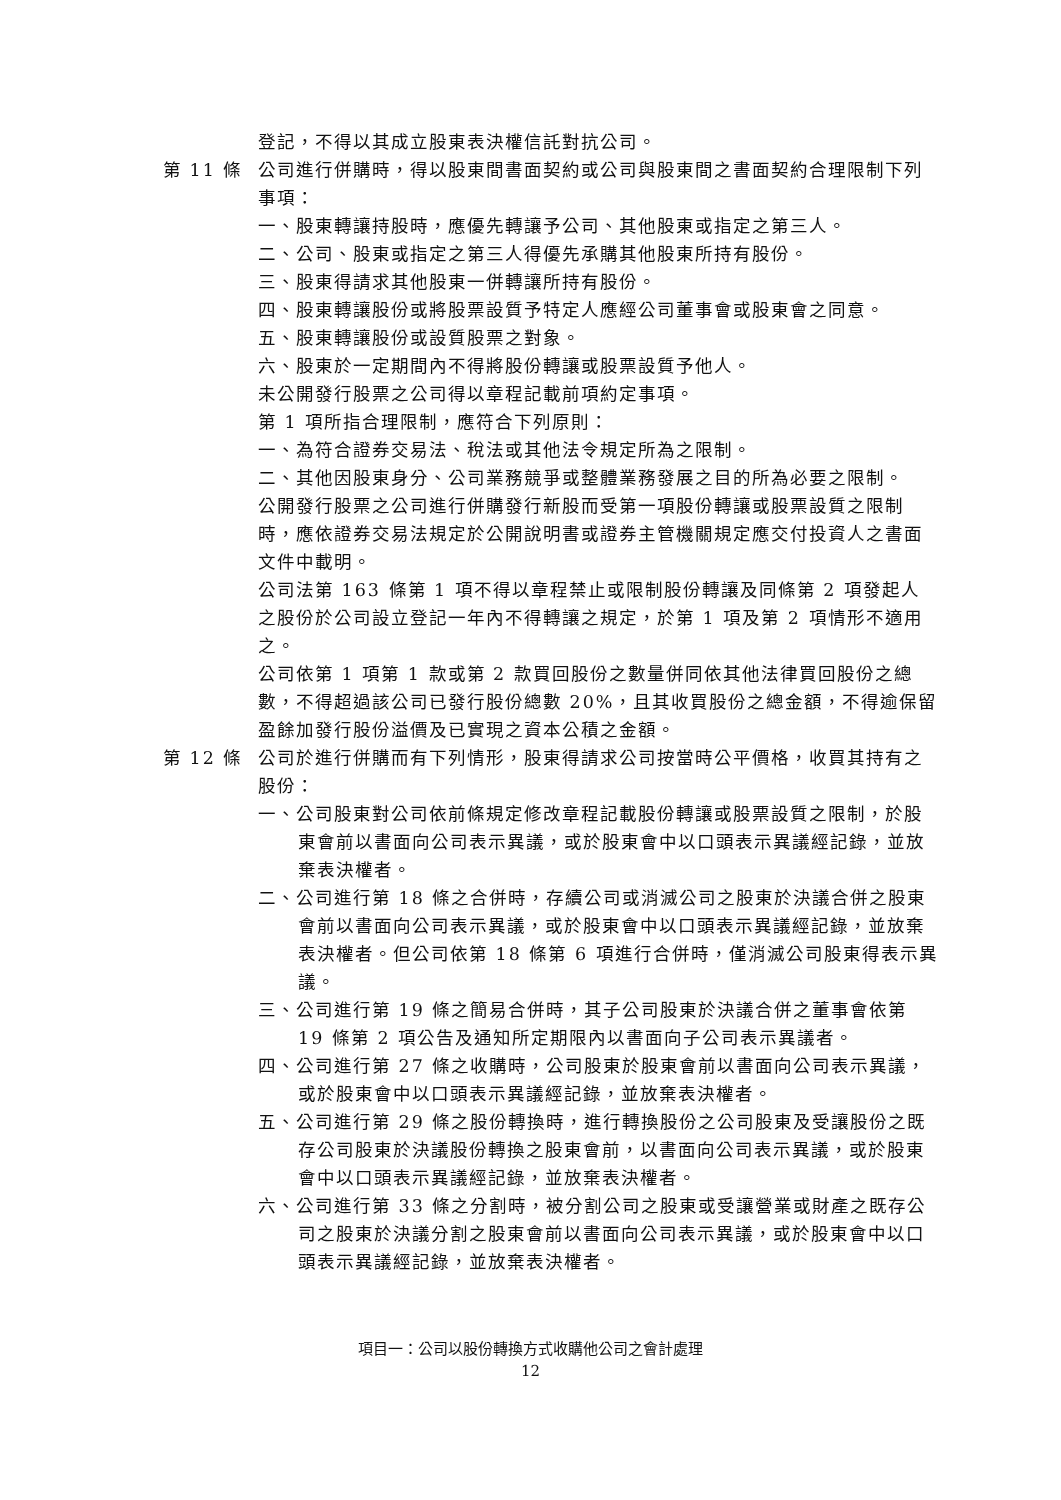登記，不得以其成立股東表決權信託對抗公司。
第 11 條 公司進行併購時，得以股東間書面契約或公司與股東間之書面契約合理限制下列事項：
一、股東轉讓持股時，應優先轉讓予公司、其他股東或指定之第三人。
二、公司、股東或指定之第三人得優先承購其他股東所持有股份。
三、股東得請求其他股東一併轉讓所持有股份。
四、股東轉讓股份或將股票設質予特定人應經公司董事會或股東會之同意。
五、股東轉讓股份或設質股票之對象。
六、股東於一定期間內不得將股份轉讓或股票設質予他人。
未公開發行股票之公司得以章程記載前項約定事項。
第 1 項所指合理限制，應符合下列原則：
一、為符合證券交易法、稅法或其他法令規定所為之限制。
二、其他因股東身分、公司業務競爭或整體業務發展之目的所為必要之限制。
公開發行股票之公司進行併購發行新股而受第一項股份轉讓或股票設質之限制時，應依證券交易法規定於公開說明書或證券主管機關規定應交付投資人之書面文件中載明。
公司法第 163 條第 1 項不得以章程禁止或限制股份轉讓及同條第 2 項發起人之股份於公司設立登記一年內不得轉讓之規定，於第 1 項及第 2 項情形不適用之。
公司依第 1 項第 1 款或第 2 款買回股份之數量併同依其他法律買回股份之總數，不得超過該公司已發行股份總數 20%，且其收買股份之總金額，不得逾保留盈餘加發行股份溢價及已實現之資本公積之金額。
第 12 條 公司於進行併購而有下列情形，股東得請求公司按當時公平價格，收買其持有之股份：
一、公司股東對公司依前條規定修改章程記載股份轉讓或股票設質之限制，於股東會前以書面向公司表示異議，或於股東會中以口頭表示異議經記錄，並放棄表決權者。
二、公司進行第 18 條之合併時，存續公司或消滅公司之股東於決議合併之股東會前以書面向公司表示異議，或於股東會中以口頭表示異議經記錄，並放棄表決權者。但公司依第 18 條第 6 項進行合併時，僅消滅公司股東得表示異議。
三、公司進行第 19 條之簡易合併時，其子公司股東於決議合併之董事會依第 19 條第 2 項公告及通知所定期限內以書面向子公司表示異議者。
四、公司進行第 27 條之收購時，公司股東於股東會前以書面向公司表示異議，或於股東會中以口頭表示異議經記錄，並放棄表決權者。
五、公司進行第 29 條之股份轉換時，進行轉換股份之公司股東及受讓股份之既存公司股東於決議股份轉換之股東會前，以書面向公司表示異議，或於股東會中以口頭表示異議經記錄，並放棄表決權者。
六、公司進行第 33 條之分割時，被分割公司之股東或受讓營業或財產之既存公司之股東於決議分割之股東會前以書面向公司表示異議，或於股東會中以口頭表示異議經記錄，並放棄表決權者。
項目一：公司以股份轉換方式收購他公司之會計處理
12